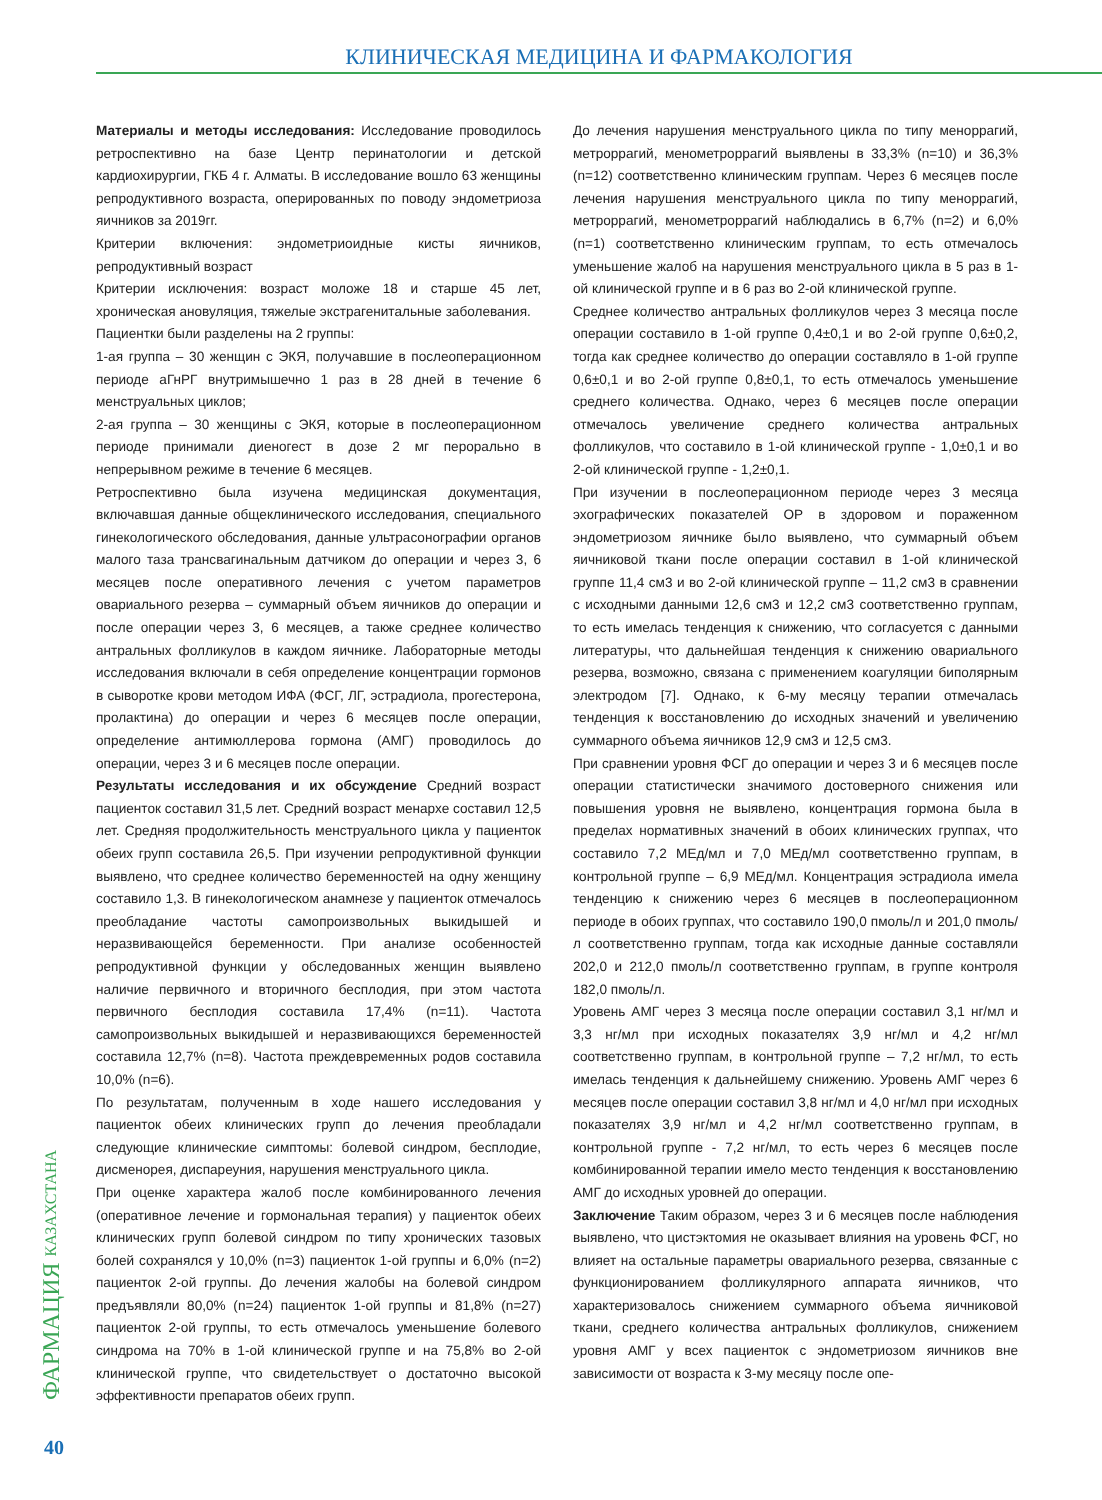КЛИНИЧЕСКАЯ МЕДИЦИНА И ФАРМАКОЛОГИЯ
Материалы и методы исследования: Исследование проводилось ретроспективно на базе Центр перинатологии и детской кардиохирургии, ГКБ 4 г. Алматы. В исследование вошло 63 женщины репродуктивного возраста, оперированных по поводу эндометриоза яичников за 2019гг.
Критерии включения: эндометриоидные кисты яичников, репродуктивный возраст
Критерии исключения: возраст моложе 18 и старше 45 лет, хроническая ановуляция, тяжелые экстрагенитальные заболевания.
Пациентки были разделены на 2 группы:
1-ая группа – 30 женщин с ЭКЯ, получавшие в послеоперационном периоде аГнРГ внутримышечно 1 раз в 28 дней в течение 6 менструальных циклов;
2-ая группа – 30 женщины с ЭКЯ, которые в послеоперационном периоде принимали диеногест в дозе 2 мг перорально в непрерывном режиме в течение 6 месяцев.
Ретроспективно была изучена медицинская документация, включавшая данные общеклинического исследования, специального гинекологического обследования, данные ультрасонографии органов малого таза трансвагинальным датчиком до операции и через 3, 6 месяцев после оперативного лечения с учетом параметров овариального резерва – суммарный объем яичников до операции и после операции через 3, 6 месяцев, а также среднее количество антральных фолликулов в каждом яичнике. Лабораторные методы исследования включали в себя определение концентрации гормонов в сыворотке крови методом ИФА (ФСГ, ЛГ, эстрадиола, прогестерона, пролактина) до операции и через 6 месяцев после операции, определение антимюллерова гормона (АМГ) проводилось до операции, через 3 и 6 месяцев после операции.
Результаты исследования и их обсуждение Средний возраст пациенток составил 31,5 лет. Средний возраст менархе составил 12,5 лет. Средняя продолжительность менструального цикла у пациенток обеих групп составила 26,5. При изучении репродуктивной функции выявлено, что среднее количество беременностей на одну женщину составило 1,3. В гинекологическом анамнезе у пациенток отмечалось преобладание частоты самопроизвольных выкидышей и неразвивающейся беременности. При анализе особенностей репродуктивной функции у обследованных женщин выявлено наличие первичного и вторичного бесплодия, при этом частота первичного бесплодия составила 17,4% (n=11). Частота самопроизвольных выкидышей и неразвивающихся беременностей составила 12,7% (n=8). Частота преждевременных родов составила 10,0% (n=6).
По результатам, полученным в ходе нашего исследования у пациенток обеих клинических групп до лечения преобладали следующие клинические симптомы: болевой синдром, бесплодие, дисменорея, диспареуния, нарушения менструального цикла.
При оценке характера жалоб после комбинированного лечения (оперативное лечение и гормональная терапия) у пациенток обеих клинических групп болевой синдром по типу хронических тазовых болей сохранялся у 10,0% (n=3) пациенток 1-ой группы и 6,0% (n=2) пациенток 2-ой группы. До лечения жалобы на болевой синдром предъявляли 80,0% (n=24) пациенток 1-ой группы и 81,8% (n=27) пациенток 2-ой группы, то есть отмечалось уменьшение болевого синдрома на 70% в 1-ой клинической группе и на 75,8% во 2-ой клинической группе, что свидетельствует о достаточно высокой эффективности препаратов обеих групп.
До лечения нарушения менструального цикла по типу меноррагий, метроррагий, менометроррагий выявлены в 33,3% (n=10) и 36,3% (n=12) соответственно клиническим группам. Через 6 месяцев после лечения нарушения менструального цикла по типу меноррагий, метроррагий, менометроррагий наблюдались в 6,7% (n=2) и 6,0% (n=1) соответственно клиническим группам, то есть отмечалось уменьшение жалоб на нарушения менструального цикла в 5 раз в 1-ой клинической группе и в 6 раз во 2-ой клинической группе.
Среднее количество антральных фолликулов через 3 месяца после операции составило в 1-ой группе 0,4±0,1 и во 2-ой группе 0,6±0,2, тогда как среднее количество до операции составляло в 1-ой группе 0,6±0,1 и во 2-ой группе 0,8±0,1, то есть отмечалось уменьшение среднего количества. Однако, через 6 месяцев после операции отмечалось увеличение среднего количества антральных фолликулов, что составило в 1-ой клинической группе - 1,0±0,1 и во 2-ой клинической группе - 1,2±0,1.
При изучении в послеоперационном периоде через 3 месяца эхографических показателей ОР в здоровом и пораженном эндометриозом яичнике было выявлено, что суммарный объем яичниковой ткани после операции составил в 1-ой клинической группе 11,4 см3 и во 2-ой клинической группе – 11,2 см3 в сравнении с исходными данными 12,6 см3 и 12,2 см3 соответственно группам, то есть имелась тенденция к снижению, что согласуется с данными литературы, что дальнейшая тенденция к снижению овариального резерва, возможно, связана с применением коагуляции биполярным электродом [7]. Однако, к 6-му месяцу терапии отмечалась тенденция к восстановлению до исходных значений и увеличению суммарного объема яичников 12,9 см3 и 12,5 см3.
При сравнении уровня ФСГ до операции и через 3 и 6 месяцев после операции статистически значимого достоверного снижения или повышения уровня не выявлено, концентрация гормона была в пределах нормативных значений в обоих клинических группах, что составило 7,2 МЕд/мл и 7,0 МЕд/мл соответственно группам, в контрольной группе – 6,9 МЕд/мл. Концентрация эстрадиола имела тенденцию к снижению через 6 месяцев в послеоперационном периоде в обоих группах, что составило 190,0 пмоль/л и 201,0 пмоль/л соответственно группам, тогда как исходные данные составляли 202,0 и 212,0 пмоль/л соответственно группам, в группе контроля 182,0 пмоль/л.
Уровень АМГ через 3 месяца после операции составил 3,1 нг/мл и 3,3 нг/мл при исходных показателях 3,9 нг/мл и 4,2 нг/мл соответственно группам, в контрольной группе – 7,2 нг/мл, то есть имелась тенденция к дальнейшему снижению. Уровень АМГ через 6 месяцев после операции составил 3,8 нг/мл и 4,0 нг/мл при исходных показателях 3,9 нг/мл и 4,2 нг/мл соответственно группам, в контрольной группе - 7,2 нг/мл, то есть через 6 месяцев после комбинированной терапии имело место тенденция к восстановлению АМГ до исходных уровней до операции.
Заключение Таким образом, через 3 и 6 месяцев после наблюдения выявлено, что цистэктомия не оказывает влияния на уровень ФСГ, но влияет на остальные параметры овариального резерва, связанные с функционированием фолликулярного аппарата яичников, что характеризовалось снижением суммарного объема яичниковой ткани, среднего количества антральных фолликулов, снижением уровня АМГ у всех пациенток с эндометриозом яичников вне зависимости от возраста к 3-му месяцу после опе-
ФАРМАЦИЯ КАЗАХСТАНА
40